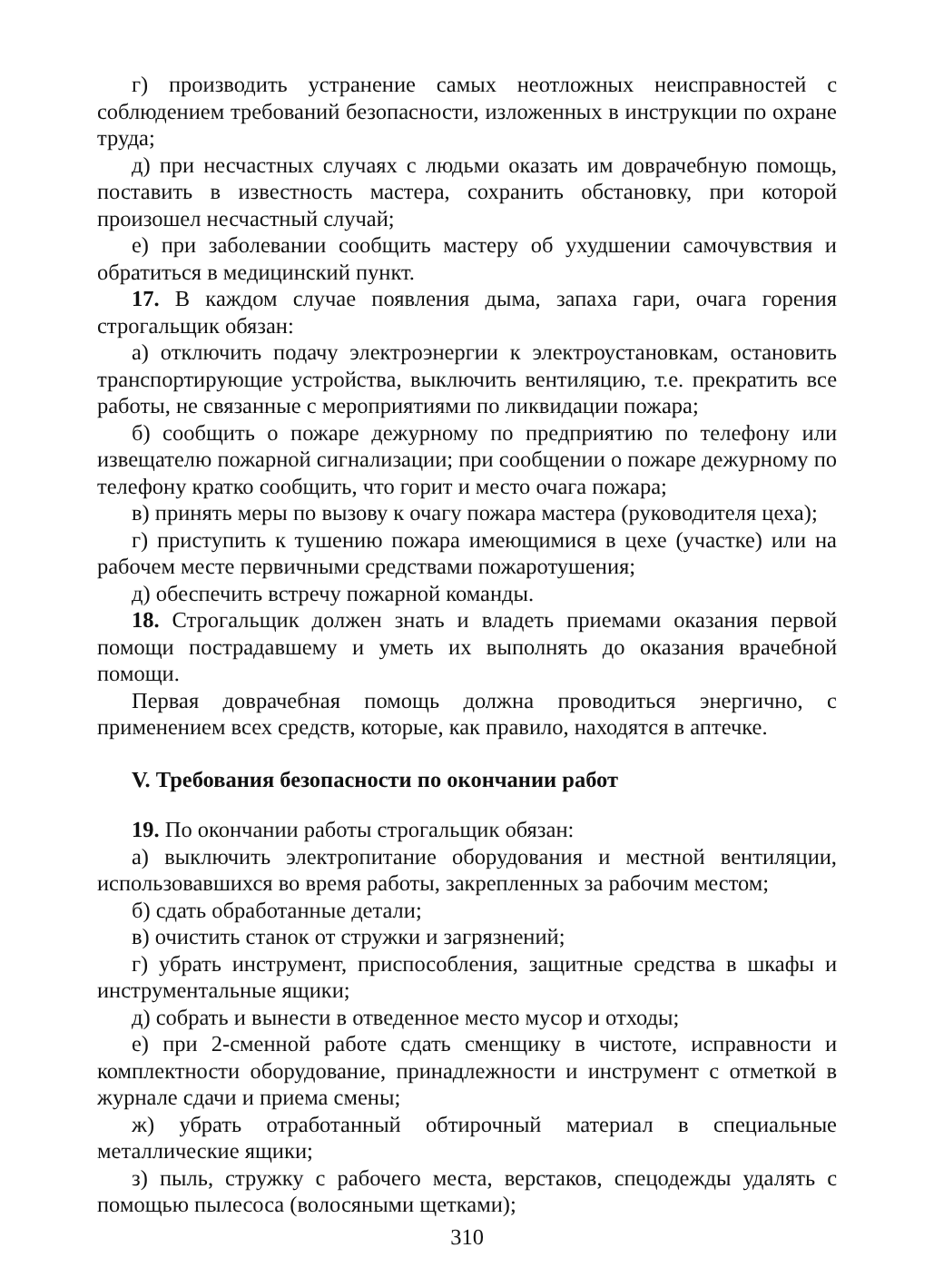г) производить устранение самых неотложных неисправностей с соблюдением требований безопасности, изложенных в инструкции по охране труда;
д) при несчастных случаях с людьми оказать им доврачебную помощь, поставить в известность мастера, сохранить обстановку, при которой произошел несчастный случай;
е) при заболевании сообщить мастеру об ухудшении самочувствия и обратиться в медицинский пункт.
17. В каждом случае появления дыма, запаха гари, очага горения строгальщик обязан:
а) отключить подачу электроэнергии к электроустановкам, остановить транспортирующие устройства, выключить вентиляцию, т.е. прекратить все работы, не связанные с мероприятиями по ликвидации пожара;
б) сообщить о пожаре дежурному по предприятию по телефону или извещателю пожарной сигнализации; при сообщении о пожаре дежурному по телефону кратко сообщить, что горит и место очага пожара;
в) принять меры по вызову к очагу пожара мастера (руководителя цеха);
г) приступить к тушению пожара имеющимися в цехе (участке) или на рабочем месте первичными средствами пожаротушения;
д) обеспечить встречу пожарной команды.
18. Строгальщик должен знать и владеть приемами оказания первой помощи пострадавшему и уметь их выполнять до оказания врачебной помощи.
Первая доврачебная помощь должна проводиться энергично, с применением всех средств, которые, как правило, находятся в аптечке.
V. Требования безопасности по окончании работ
19. По окончании работы строгальщик обязан:
а) выключить электропитание оборудования и местной вентиляции, использовавшихся во время работы, закрепленных за рабочим местом;
б) сдать обработанные детали;
в) очистить станок от стружки и загрязнений;
г) убрать инструмент, приспособления, защитные средства в шкафы и инструментальные ящики;
д) собрать и вынести в отведенное место мусор и отходы;
е) при 2-сменной работе сдать сменщику в чистоте, исправности и комплектности оборудование, принадлежности и инструмент с отметкой в журнале сдачи и приема смены;
ж) убрать отработанный обтирочный материал в специальные металлические ящики;
з) пыль, стружку с рабочего места, верстаков, спецодежды удалять с помощью пылесоса (волосяными щетками);
310